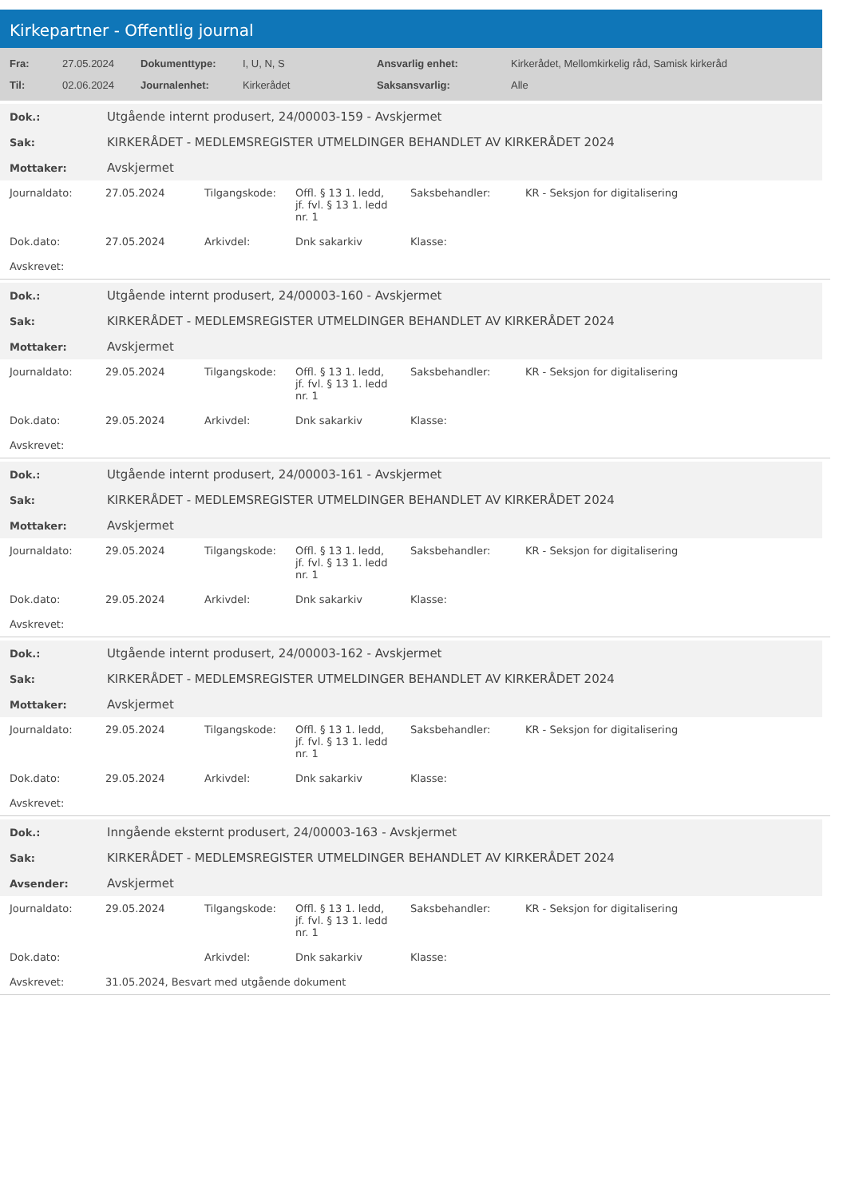Kirkepartner - Offentlig journal
| Fra: | 27.05.2024 | Dokumenttype: | I, U, N, S | Ansvarlig enhet: | Kirkerådet, Mellomkirkelig råd, Samisk kirkeråd |
| Til: | 02.06.2024 | Journalenhet: | Kirkerådet | Saksansvarlig: | Alle |
| Dok.: | Utgående internt produsert, 24/00003-159 - Avskjermet |
| Sak: | KIRKERÅDET - MEDLEMSREGISTER UTMELDINGER BEHANDLET AV KIRKERÅDET 2024 |
| Mottaker: | Avskjermet |
| Journaldato: | 27.05.2024 | Tilgangskode: | Offl. § 13 1. ledd, jf. fvl. § 13 1. ledd nr. 1 | Saksbehandler: | KR - Seksjon for digitalisering |
| Dok.dato: | 27.05.2024 | Arkivdel: | Dnk sakarkiv | Klasse: | |
| Avskrevet: | | | | | |
| Dok.: | Utgående internt produsert, 24/00003-160 - Avskjermet |
| Sak: | KIRKERÅDET - MEDLEMSREGISTER UTMELDINGER BEHANDLET AV KIRKERÅDET 2024 |
| Mottaker: | Avskjermet |
| Journaldato: | 29.05.2024 | Tilgangskode: | Offl. § 13 1. ledd, jf. fvl. § 13 1. ledd nr. 1 | Saksbehandler: | KR - Seksjon for digitalisering |
| Dok.dato: | 29.05.2024 | Arkivdel: | Dnk sakarkiv | Klasse: | |
| Avskrevet: | | | | | |
| Dok.: | Utgående internt produsert, 24/00003-161 - Avskjermet |
| Sak: | KIRKERÅDET - MEDLEMSREGISTER UTMELDINGER BEHANDLET AV KIRKERÅDET 2024 |
| Mottaker: | Avskjermet |
| Journaldato: | 29.05.2024 | Tilgangskode: | Offl. § 13 1. ledd, jf. fvl. § 13 1. ledd nr. 1 | Saksbehandler: | KR - Seksjon for digitalisering |
| Dok.dato: | 29.05.2024 | Arkivdel: | Dnk sakarkiv | Klasse: | |
| Avskrevet: | | | | | |
| Dok.: | Utgående internt produsert, 24/00003-162 - Avskjermet |
| Sak: | KIRKERÅDET - MEDLEMSREGISTER UTMELDINGER BEHANDLET AV KIRKERÅDET 2024 |
| Mottaker: | Avskjermet |
| Journaldato: | 29.05.2024 | Tilgangskode: | Offl. § 13 1. ledd, jf. fvl. § 13 1. ledd nr. 1 | Saksbehandler: | KR - Seksjon for digitalisering |
| Dok.dato: | 29.05.2024 | Arkivdel: | Dnk sakarkiv | Klasse: | |
| Avskrevet: | | | | | |
| Dok.: | Inngående eksternt produsert, 24/00003-163 - Avskjermet |
| Sak: | KIRKERÅDET - MEDLEMSREGISTER UTMELDINGER BEHANDLET AV KIRKERÅDET 2024 |
| Avsender: | Avskjermet |
| Journaldato: | 29.05.2024 | Tilgangskode: | Offl. § 13 1. ledd, jf. fvl. § 13 1. ledd nr. 1 | Saksbehandler: | KR - Seksjon for digitalisering |
| Dok.dato: | | Arkivdel: | Dnk sakarkiv | Klasse: | |
| Avskrevet: | 31.05.2024, Besvart med utgående dokument | | | | |